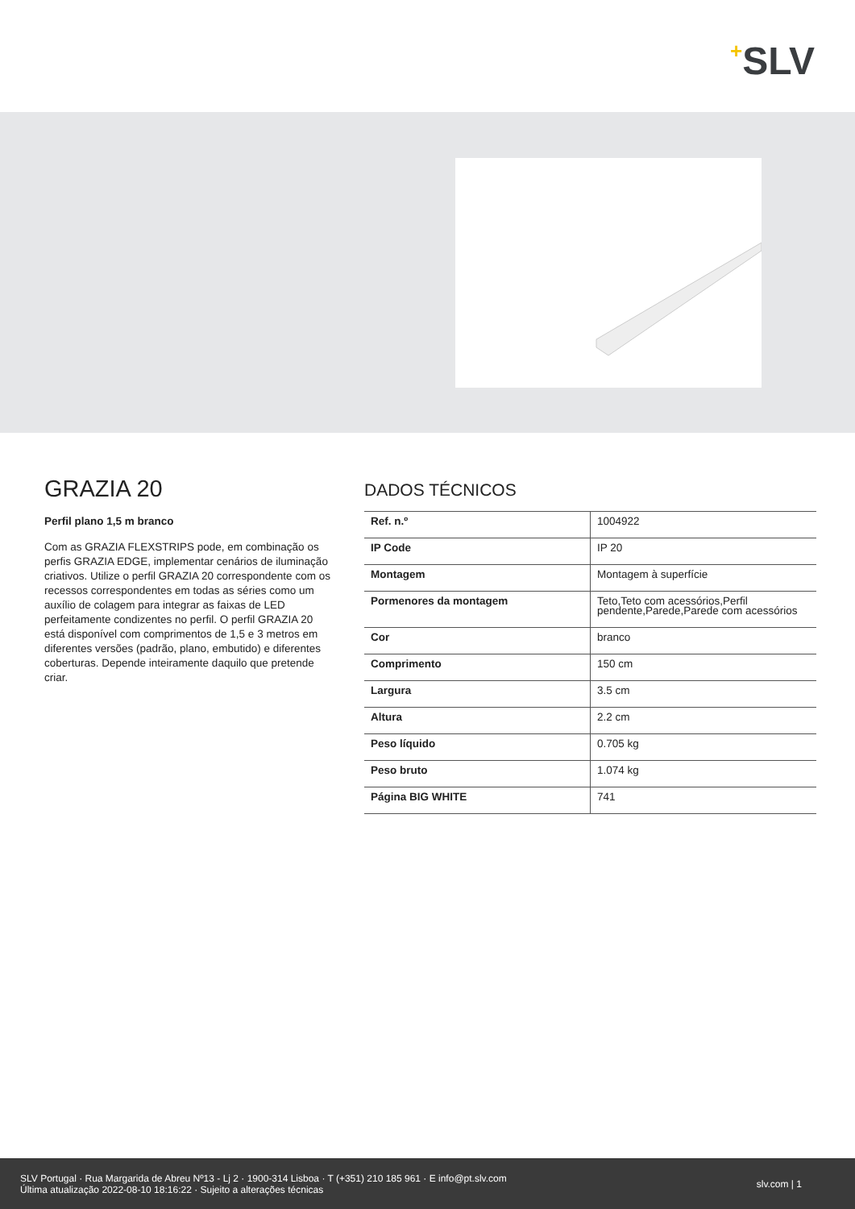+SLV
GRAZIA 20
Perfil plano 1,5 m branco
Com as GRAZIA FLEXSTRIPS pode, em combinação os perfis GRAZIA EDGE, implementar cenários de iluminação criativos. Utilize o perfil GRAZIA 20 correspondente com os recessos correspondentes em todas as séries como um auxílio de colagem para integrar as faixas de LED perfeitamente condizentes no perfil. O perfil GRAZIA 20 está disponível com comprimentos de 1,5 e 3 metros em diferentes versões (padrão, plano, embutido) e diferentes coberturas. Depende inteiramente daquilo que pretende criar.
DADOS TÉCNICOS
| Ref. n.º | 1004922 |
| IP Code | IP 20 |
| Montagem | Montagem à superfície |
| Pormenores da montagem | Teto,Teto com acessórios,Perfil pendente,Parede,Parede com acessórios |
| Cor | branco |
| Comprimento | 150 cm |
| Largura | 3.5 cm |
| Altura | 2.2 cm |
| Peso líquido | 0.705 kg |
| Peso bruto | 1.074 kg |
| Página BIG WHITE | 741 |
SLV Portugal · Rua Margarida de Abreu Nº13 - Lj 2 · 1900-314 Lisboa · T (+351) 210 185 961 · E info@pt.slv.com
Última atualização 2022-08-10 18:16:22 · Sujeito a alterações técnicas
slv.com | 1